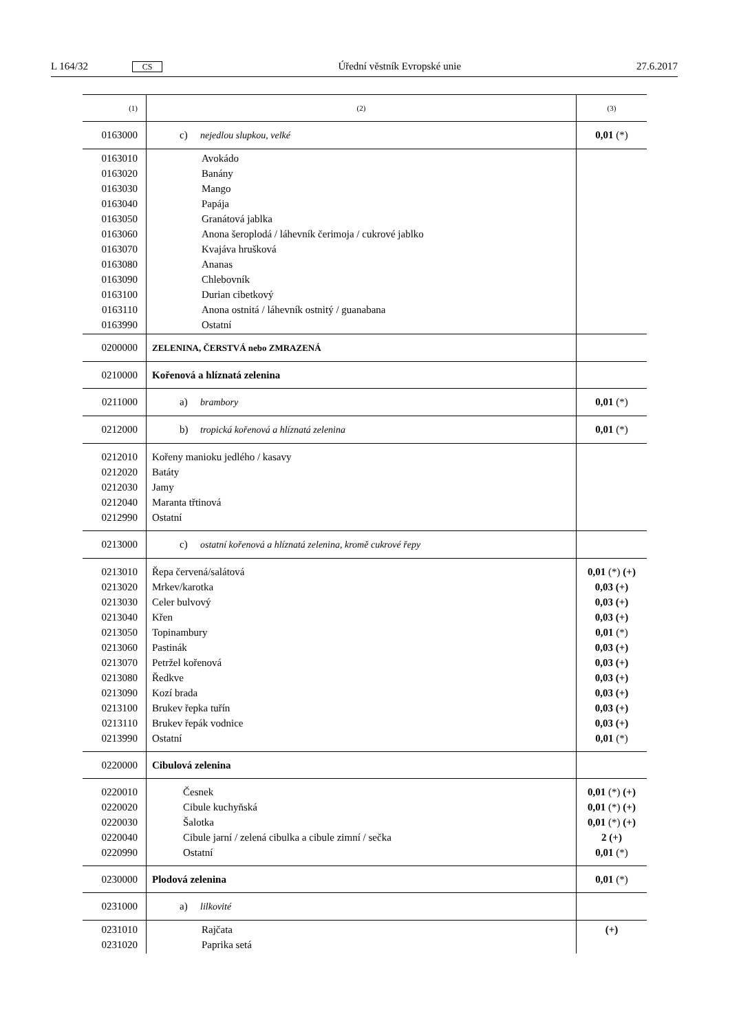L 164/32 CS Úřední věstník Evropské unie 27.6.2017
| (1) | (2) | (3) |
| --- | --- | --- |
| 0163000 | c) nejedlou slupkou, velké | 0,01 (*) |
| 0163010 0163020 0163030 0163040 0163050 0163060 0163070 0163080 0163090 0163100 0163110 0163990 | Avokádo Banány Mango Papája Granátová jablka Anona šeroplodá / láhevník čerimoja / cukrové jablko Kvajáva hrušková Ananas Chlebovník Durian cibetkový Anona ostnitá / láhevník ostnitý / guanabana Ostatní | |
| 0200000 | ZELENINA, ČERSTVÁ nebo ZMRAZENÁ | |
| 0210000 | Kořenová a hlíznatá zelenina | |
| 0211000 | a) brambory | 0,01 (*) |
| 0212000 | b) tropická kořenová a hlíznatá zelenina | 0,01 (*) |
| 0212010 0212020 0212030 0212040 0212990 | Kořeny manioku jedlého / kasavy Batáty Jamy Maranta třtinová Ostatní | |
| 0213000 | c) ostatní kořenová a hlíznatá zelenina, kromě cukrové řepy | |
| 0213010 0213020 0213030 0213040 0213050 0213060 0213070 0213080 0213090 0213100 0213110 0213990 | Řepa červená/salátová Mrkev/karotka Celer bulvový Křen Topinambury Pastinák Petržel kořenová Ředkve Kozí brada Brukev řepka tuřín Brukev řepák vodnice Ostatní | 0,01 (*) (+) 0,03 (+) 0,03 (+) 0,03 (+) 0,01 (*) 0,03 (+) 0,03 (+) 0,03 (+) 0,03 (+) 0,03 (+) 0,03 (+) 0,01 (*) |
| 0220000 | Cibulová zelenina | |
| 0220010 0220020 0220030 0220040 0220990 | Česnek Cibule kuchyňská Šalotka Cibule jarní / zelená cibulka a cibule zimní / sečka Ostatní | 0,01 (*) (+) 0,01 (*) (+) 0,01 (*) (+) 2 (+) 0,01 (*) |
| 0230000 | Plodová zelenina | 0,01 (*) |
| 0231000 | a) lilkovité | |
| 0231010 0231020 | Rajčata Paprika setá | (+) |